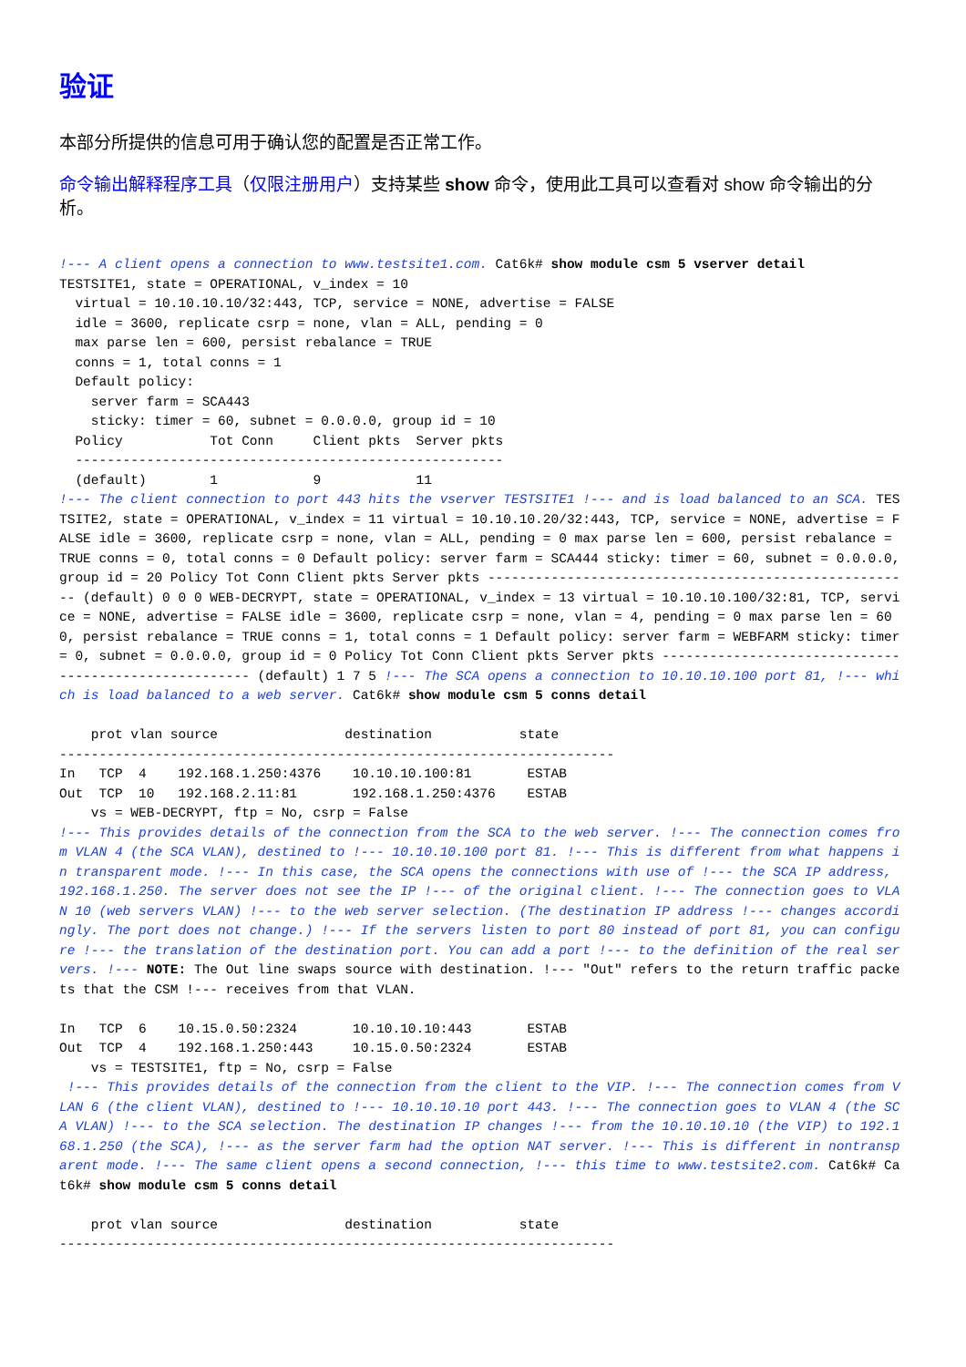验证
本部分所提供的信息可用于确认您的配置是否正常工作。
命令输出解释程序工具（仅限注册用户）支持某些 show 命令，使用此工具可以查看对 show 命令输出的分析。
!--- A client opens a connection to www.testsite1.com. Cat6k# show module csm 5 vserver detail
TESTSITE1, state = OPERATIONAL, v_index = 10
  virtual = 10.10.10.10/32:443, TCP, service = NONE, advertise = FALSE
  idle = 3600, replicate csrp = none, vlan = ALL, pending = 0
  max parse len = 600, persist rebalance = TRUE
  conns = 1, total conns = 1
  Default policy:
    server farm = SCA443
    sticky: timer = 60, subnet = 0.0.0.0, group id = 10
  Policy           Tot Conn     Client pkts  Server pkts
  ------------------------------------------------------
  (default)        1            9            11
!--- The client connection to port 443 hits the vserver TESTSITE1 !--- and is load balanced to an SCA. TESTSITE2, state = OPERATIONAL, v_index = 11 virtual = 10.10.10.20/32:443, TCP, service = NONE, advertise = FALSE idle = 3600, replicate csrp = none, vlan = ALL, pending = 0 max parse len = 600, persist rebalance = TRUE conns = 0, total conns = 0 Default policy: server farm = SCA444 sticky: timer = 60, subnet = 0.0.0.0, group id = 20 Policy Tot Conn Client pkts Server pkts ------------------------------------------------------ (default) 0 0 0 WEB-DECRYPT, state = OPERATIONAL, v_index = 13 virtual = 10.10.10.100/32:81, TCP, service = NONE, advertise = FALSE idle = 3600, replicate csrp = none, vlan = 4, pending = 0 max parse len = 600, persist rebalance = TRUE conns = 1, total conns = 1 Default policy: server farm = WEBFARM sticky: timer = 0, subnet = 0.0.0.0, group id = 0 Policy Tot Conn Client pkts Server pkts ------------------------------------------------------ (default) 1 7 5 !--- The SCA opens a connection to 10.10.10.100 port 81, !--- which is load balanced to a web server. Cat6k# show module csm 5 conns detail

    prot vlan source                destination           state
----------------------------------------------------------------------
In   TCP  4    192.168.1.250:4376    10.10.10.100:81       ESTAB
Out  TCP  10   192.168.2.11:81       192.168.1.250:4376    ESTAB
    vs = WEB-DECRYPT, ftp = No, csrp = False
!--- This provides details of the connection from the SCA to the web server. !--- The connection comes from VLAN 4 (the SCA VLAN), destined to !--- 10.10.10.100 port 81. !--- This is different from what happens in transparent mode. !--- In this case, the SCA opens the connections with use of !--- the SCA IP address, 192.168.1.250. The server does not see the IP !--- of the original client. !--- The connection goes to VLAN 10 (web servers VLAN) !--- to the web server selection. (The destination IP address !--- changes accordingly. The port does not change.) !--- If the servers listen to port 80 instead of port 81, you can configure !--- the translation of the destination port. You can add a port !--- to the definition of the real servers. !--- NOTE: The Out line swaps source with destination. !--- "Out" refers to the return traffic packets that the CSM !--- receives from that VLAN.

In   TCP  6    10.15.0.50:2324       10.10.10.10:443       ESTAB
Out  TCP  4    192.168.1.250:443     10.15.0.50:2324       ESTAB
    vs = TESTSITE1, ftp = No, csrp = False
 !--- This provides details of the connection from the client to the VIP. !--- The connection comes from VLAN 6 (the client VLAN), destined to !--- 10.10.10.10 port 443. !--- The connection goes to VLAN 4 (the SCA VLAN) !--- to the SCA selection. The destination IP changes !--- from the 10.10.10.10 (the VIP) to 192.168.1.250 (the SCA), !--- as the server farm had the option NAT server. !--- This is different in nontransparent mode. !--- The same client opens a second connection, !--- this time to www.testsite2.com. Cat6k# Cat6k# show module csm 5 conns detail

    prot vlan source                destination           state
----------------------------------------------------------------------